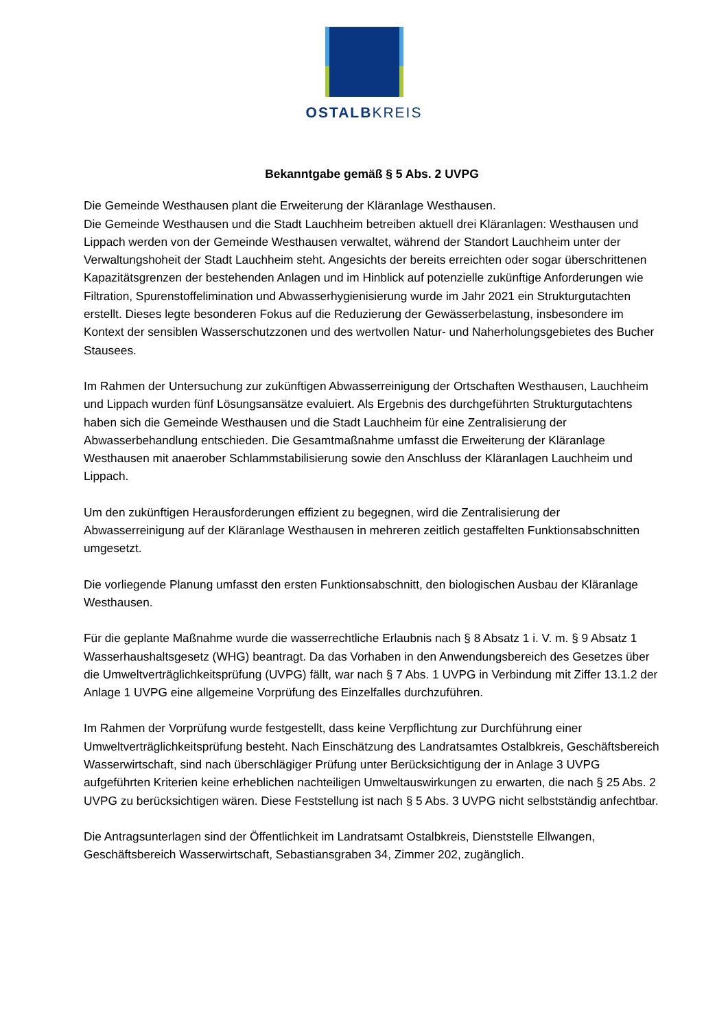OSTALBKREIS
Bekanntgabe gemäß § 5 Abs. 2 UVPG
Die Gemeinde Westhausen plant die Erweiterung der Kläranlage Westhausen.
Die Gemeinde Westhausen und die Stadt Lauchheim betreiben aktuell drei Kläranlagen: Westhausen und Lippach werden von der Gemeinde Westhausen verwaltet, während der Standort Lauchheim unter der Verwaltungshoheit der Stadt Lauchheim steht. Angesichts der bereits erreichten oder sogar überschrittenen Kapazitätsgrenzen der bestehenden Anlagen und im Hinblick auf potenzielle zukünftige Anforderungen wie Filtration, Spurenstoffelimination und Abwasserhygienisierung wurde im Jahr 2021 ein Strukturgutachten erstellt. Dieses legte besonderen Fokus auf die Reduzierung der Gewässerbelastung, insbesondere im Kontext der sensiblen Wasserschutzzonen und des wertvollen Natur- und Naherholungsgebietes des Bucher Stausees.
Im Rahmen der Untersuchung zur zukünftigen Abwasserreinigung der Ortschaften Westhausen, Lauchheim und Lippach wurden fünf Lösungsansätze evaluiert. Als Ergebnis des durchgeführten Strukturgutachtens haben sich die Gemeinde Westhausen und die Stadt Lauchheim für eine Zentralisierung der Abwasserbehandlung entschieden. Die Gesamtmaßnahme umfasst die Erweiterung der Kläranlage Westhausen mit anaerober Schlammstabilisierung sowie den Anschluss der Kläranlagen Lauchheim und Lippach.
Um den zukünftigen Herausforderungen effizient zu begegnen, wird die Zentralisierung der Abwasserreinigung auf der Kläranlage Westhausen in mehreren zeitlich gestaffelten Funktionsabschnitten umgesetzt.
Die vorliegende Planung umfasst den ersten Funktionsabschnitt, den biologischen Ausbau der Kläranlage Westhausen.
Für die geplante Maßnahme wurde die wasserrechtliche Erlaubnis nach § 8 Absatz 1 i. V. m. § 9 Absatz 1 Wasserhaushaltsgesetz (WHG) beantragt. Da das Vorhaben in den Anwendungsbereich des Gesetzes über die Umweltverträglichkeitsprüfung (UVPG) fällt, war nach § 7 Abs. 1 UVPG in Verbindung mit Ziffer 13.1.2 der Anlage 1 UVPG eine allgemeine Vorprüfung des Einzelfalles durchzuführen.
Im Rahmen der Vorprüfung wurde festgestellt, dass keine Verpflichtung zur Durchführung einer Umweltverträglichkeitsprüfung besteht. Nach Einschätzung des Landratsamtes Ostalbkreis, Geschäftsbereich Wasserwirtschaft, sind nach überschlägiger Prüfung unter Berücksichtigung der in Anlage 3 UVPG aufgeführten Kriterien keine erheblichen nachteiligen Umweltauswirkungen zu erwarten, die nach § 25 Abs. 2 UVPG zu berücksichtigen wären. Diese Feststellung ist nach § 5 Abs. 3 UVPG nicht selbstständig anfechtbar.
Die Antragsunterlagen sind der Öffentlichkeit im Landratsamt Ostalbkreis, Dienststelle Ellwangen, Geschäftsbereich Wasserwirtschaft, Sebastiansgraben 34, Zimmer 202, zugänglich.